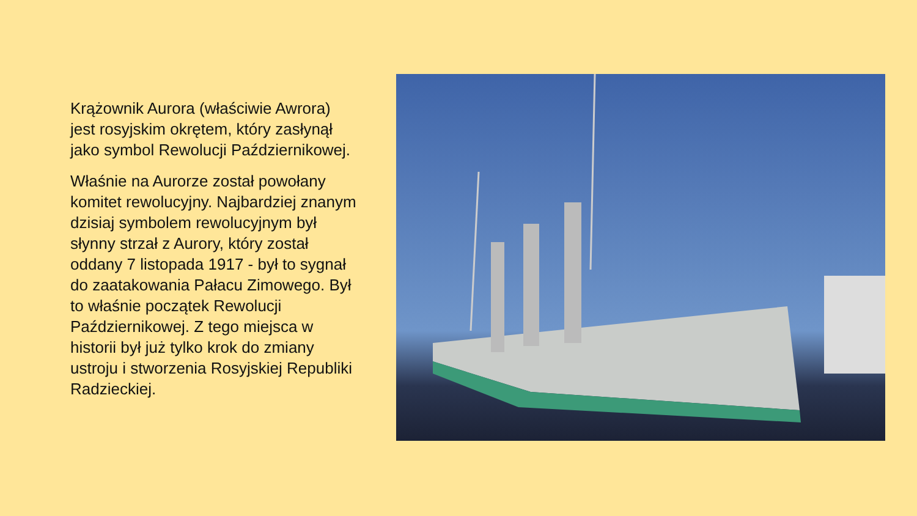Krążownik Aurora (właściwie Awrora) jest rosyjskim okrętem, który zasłynął jako symbol Rewolucji Październikowej.
Właśnie na Aurorze został powołany komitet rewolucyjny. Najbardziej znanym dzisiaj symbolem rewolucyjnym był słynny strzał z Aurory, który został oddany 7 listopada 1917 - był to sygnał do zaatakowania Pałacu Zimowego. Był to właśnie początek Rewolucji Październikowej. Z tego miejsca w historii był już tylko krok do zmiany ustroju i stworzenia Rosyjskiej Republiki Radzieckiej.